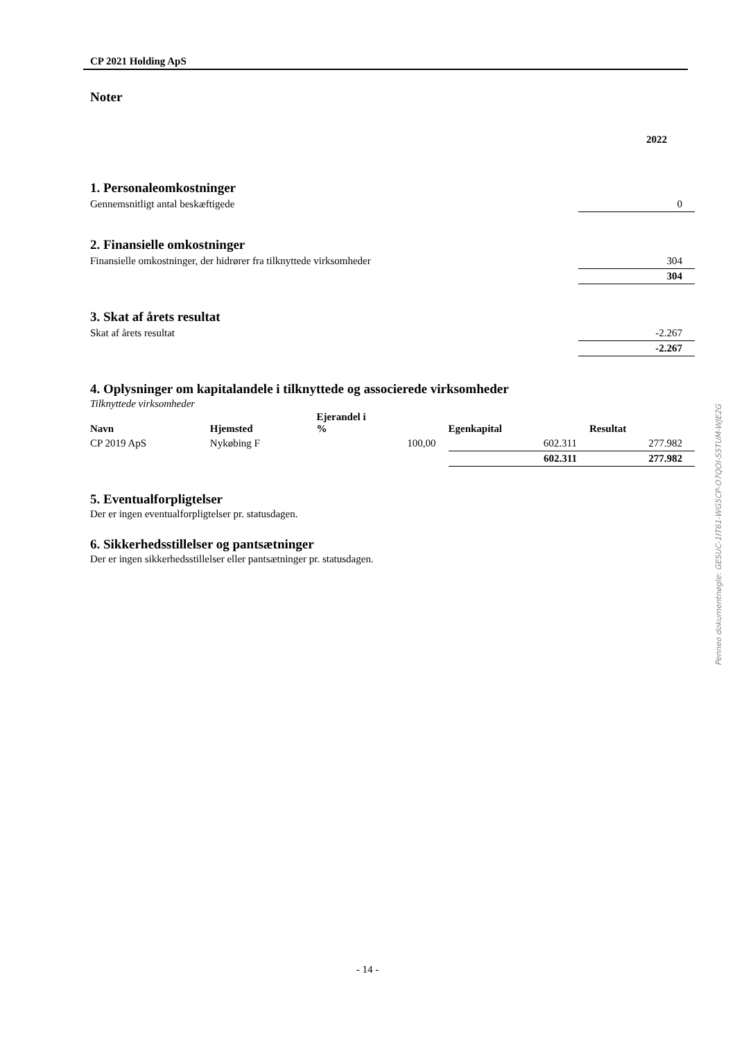CP 2021 Holding ApS
Noter
2022
1. Personaleomkostninger
| Gennemsnitligt antal beskæftigede | 0 |
2. Finansielle omkostninger
| Finansielle omkostninger, der hidrører fra tilknyttede virksomheder | 304 |
| | 304 |
3. Skat af årets resultat
| Skat af årets resultat | -2.267 |
| | -2.267 |
4. Oplysninger om kapitalandele i tilknyttede og associerede virksomheder
Tilknyttede virksomheder
| Navn | Hjemsted | Ejerandel i % | Egenkapital | Resultat |
| --- | --- | --- | --- | --- |
| CP 2019 ApS | Nykøbing F | 100,00 | 602.311 | 277.982 |
| | | | 602.311 | 277.982 |
5. Eventualforpligtelser
Der er ingen eventualforpligtelser pr. statusdagen.
6. Sikkerhedsstillelser og pantsætninger
Der er ingen sikkerhedsstillelser eller pantsætninger pr. statusdagen.
- 14 -
Penneo dokumentnøgle: GESUC-1IT61-WG5CP-O7QOI-S5TUM-WJE2G